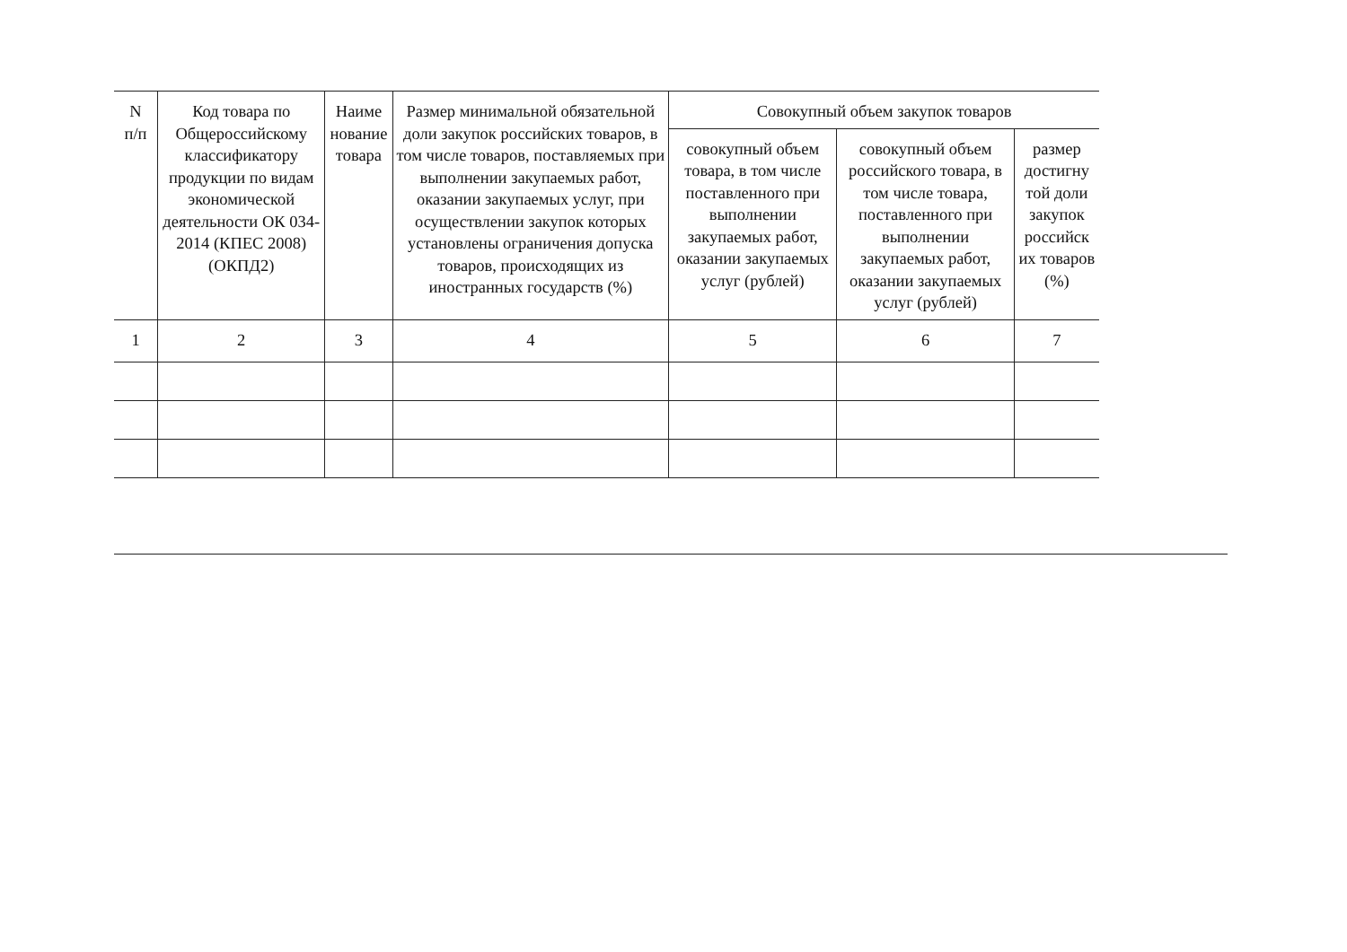| N п/п | Код товара по Общероссийскому классификатору продукции по видам экономической деятельности ОК 034-2014 (КПЕС 2008) (ОКПД2) | Наиме нование товара | Размер минимальной обязательной доли закупок российских товаров, в том числе товаров, поставляемых при выполнении закупаемых работ, оказании закупаемых услуг, при осуществлении закупок которых установлены ограничения допуска товаров, происходящих из иностранных государств (%) | Совокупный объем закупок товаров | | |
| --- | --- | --- | --- | --- | --- | --- |
| | | | | совокупный объем товара, в том числе поставленного при выполнении закупаемых работ, оказании закупаемых услуг (рублей) | совокупный объем российского товара, в том числе товара, поставленного при выполнении закупаемых работ, оказании закупаемых услуг (рублей) | размер достигну той доли закупок российск их товаров (%) |
| 1 | 2 | 3 | 4 | 5 | 6 | 7 |